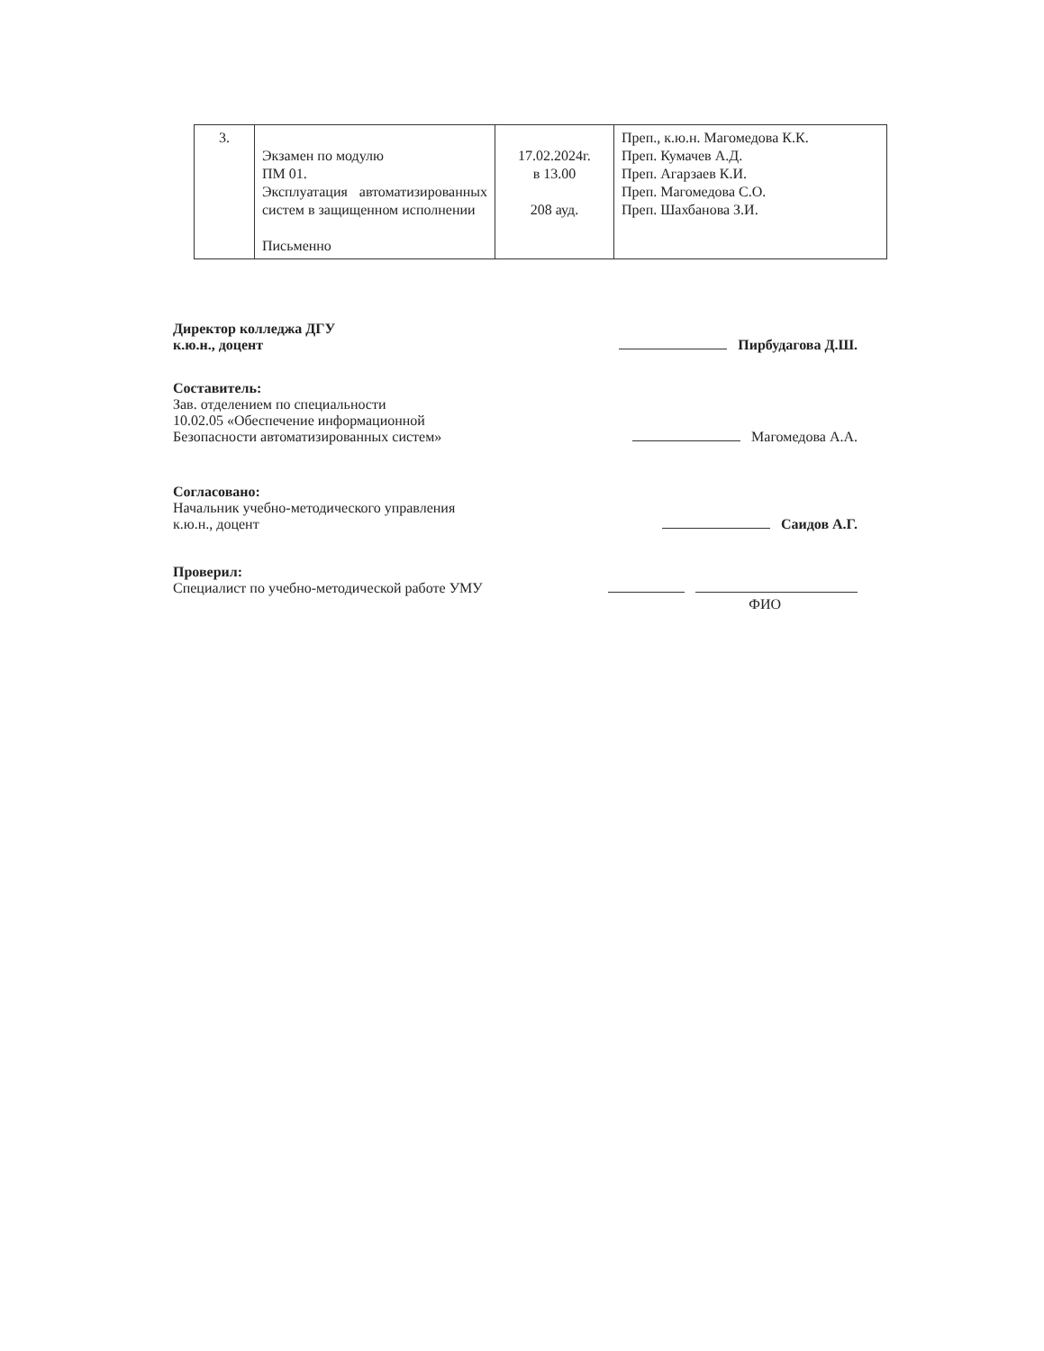| 3. | Экзамен по модулю ПМ 01. Эксплуатация автоматизированных систем в защищенном исполнении Письменно | 17.02.2024г. в 13.00 208 ауд. | Преп., к.ю.н. Магомедова К.К. Преп. Кумачев А.Д. Преп. Агарзаев К.И. Преп. Магомедова С.О. Преп. Шахбанова З.И. |
Директор колледжа ДГУ
к.ю.н., доцент
Пирбудагова Д.Ш.
Составитель:
Зав. отделением по специальности
10.02.05 «Обеспечение информационной
Безопасности автоматизированных систем»
Магомедова А.А.
Согласовано:
Начальник учебно-методического управления
к.ю.н., доцент
Саидов А.Г.
Проверил:
Специалист по учебно-методической работе УМУ
ФИО